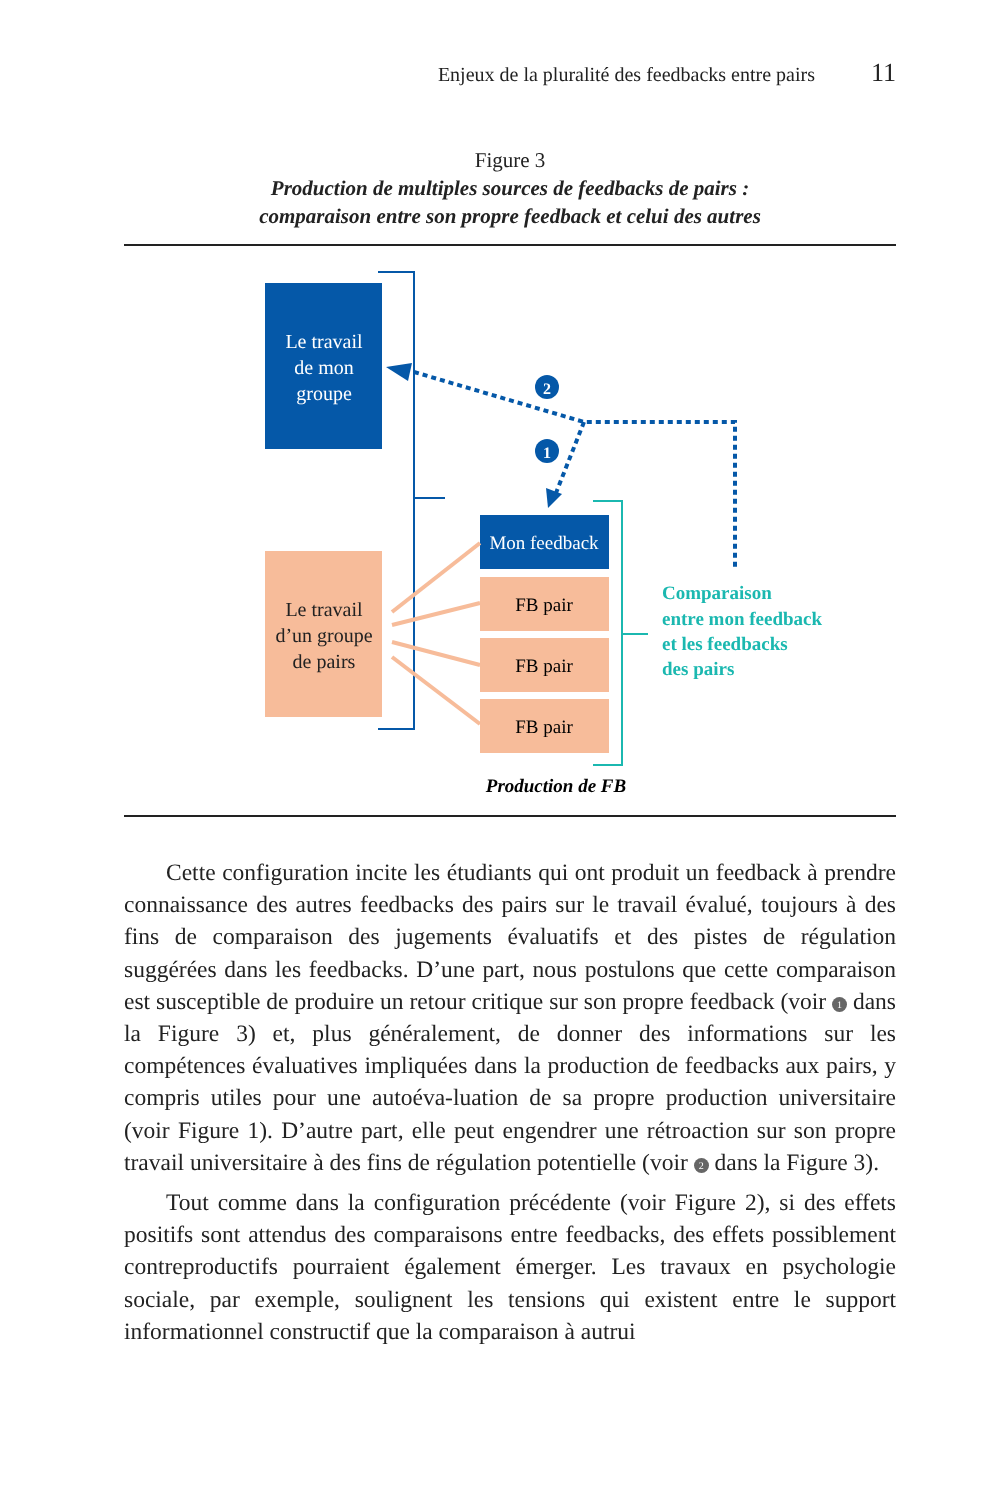Enjeux de la pluralité des feedbacks entre pairs 11
Figure 3
Production de multiples sources de feedbacks de pairs :
comparaison entre son propre feedback et celui des autres
Le travail de mon groupe
Le travail d’un groupe de pairs
Mon feedback
FB pair
FB pair
FB pair
Comparaison entre mon feedback et les feedbacks des pairs
2
1
Production de FB
Cette configuration incite les étudiants qui ont produit un feedback à prendre connaissance des autres feedbacks des pairs sur le travail évalué, toujours à des fins de comparaison des jugements évaluatifs et des pistes de régulation suggérées dans les feedbacks. D’une part, nous postulons que cette comparaison est susceptible de produire un retour critique sur son propre feedback (voir 1 dans la Figure 3) et, plus généralement, de donner des informations sur les compétences évaluatives impliquées dans la production de feedbacks aux pairs, y compris utiles pour une autoéva-luation de sa propre production universitaire (voir Figure 1). D’autre part, elle peut engendrer une rétroaction sur son propre travail universitaire à des fins de régulation potentielle (voir 2 dans la Figure 3).
Tout comme dans la configuration précédente (voir Figure 2), si des effets positifs sont attendus des comparaisons entre feedbacks, des effets possiblement contreproductifs pourraient également émerger. Les travaux en psychologie sociale, par exemple, soulignent les tensions qui existent entre le support informationnel constructif que la comparaison à autrui